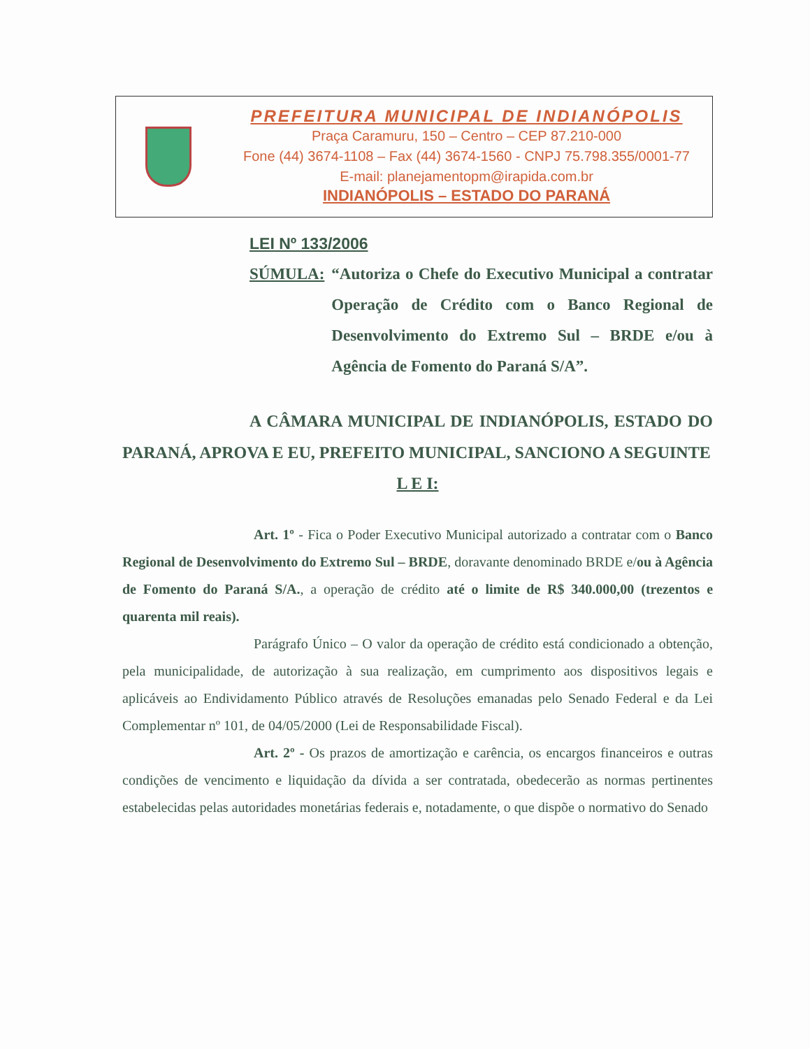PREFEITURA MUNICIPAL DE INDIANÓPOLIS
Praça Caramuru, 150 – Centro – CEP 87.210-000
Fone (44) 3674-1108 – Fax (44) 3674-1560 - CNPJ 75.798.355/0001-77
E-mail: planejamentopm@irapida.com.br
INDIANÓPOLIS – ESTADO DO PARANÁ
LEI Nº 133/2006
SÚMULA: “Autoriza o Chefe do Executivo Municipal a contratar Operação de Crédito com o Banco Regional de Desenvolvimento do Extremo Sul – BRDE e/ou à Agência de Fomento do Paraná S/A”.
A CÂMARA MUNICIPAL DE INDIANÓPOLIS, ESTADO DO PARANÁ, APROVA E EU, PREFEITO MUNICIPAL, SANCIONO A SEGUINTE
L E I:
Art. 1º - Fica o Poder Executivo Municipal autorizado a contratar com o Banco Regional de Desenvolvimento do Extremo Sul – BRDE, doravante denominado BRDE e/ou à Agência de Fomento do Paraná S/A., a operação de crédito até o limite de R$ 340.000,00 (trezentos e quarenta mil reais).
Parágrafo Único – O valor da operação de crédito está condicionado a obtenção, pela municipalidade, de autorização à sua realização, em cumprimento aos dispositivos legais e aplicáveis ao Endividamento Público através de Resoluções emanadas pelo Senado Federal e da Lei Complementar nº 101, de 04/05/2000 (Lei de Responsabilidade Fiscal).
Art. 2º - Os prazos de amortização e carência, os encargos financeiros e outras condições de vencimento e liquidação da dívida a ser contratada, obedecerão as normas pertinentes estabelecidas pelas autoridades monetárias federais e, notadamente, o que dispõe o normativo do Senado